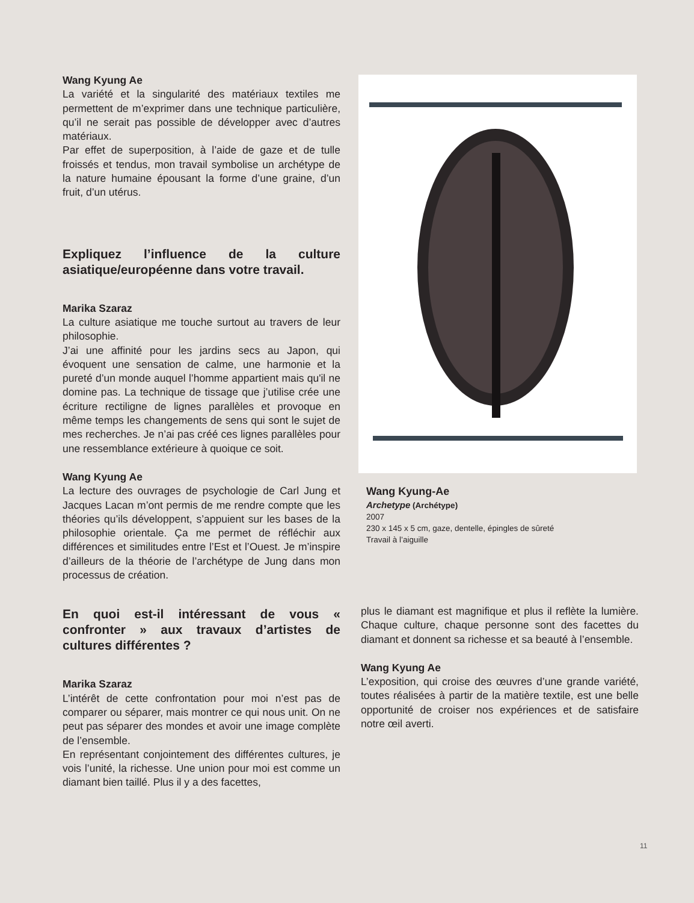Wang Kyung Ae
La variété et la singularité des matériaux textiles me permettent de m’exprimer dans une technique particulière, qu’il ne serait pas possible de développer avec d’autres matériaux.
Par effet de superposition, à l’aide de gaze et de tulle froissés et tendus, mon travail symbolise un archétype de la nature humaine épousant la forme d’une graine, d’un fruit, d’un utérus.
Expliquez l’influence de la culture asiatique/européenne dans votre travail.
Marika Szaraz
La culture asiatique me touche surtout au travers de leur philosophie.
J’ai une affinité pour les jardins secs au Japon, qui évoquent une sensation de calme, une harmonie et la pureté d’un monde auquel l’homme appartient mais qu'il ne domine pas. La technique de tissage que j’utilise crée une écriture rectiligne de lignes parallèles et provoque en même temps les changements de sens qui sont le sujet de mes recherches. Je n’ai pas créé ces lignes parallèles pour une ressemblance extérieure à quoique ce soit.
Wang Kyung Ae
La lecture des ouvrages de psychologie de Carl Jung et Jacques Lacan m’ont permis de me rendre compte que les théories qu’ils développent, s’appuient sur les bases de la philosophie orientale. Ça me permet de réfléchir aux différences et similitudes entre l’Est et l’Ouest. Je m’inspire d’ailleurs de la théorie de l’archétype de Jung dans mon processus de création.
En quoi est-il intéressant de vous « confronter » aux travaux d’artistes de cultures différentes ?
Marika Szaraz
L’intérêt de cette confrontation pour moi n’est pas de comparer ou séparer, mais montrer ce qui nous unit. On ne peut pas séparer des mondes et avoir une image complète de l’ensemble.
En représentant conjointement des différentes cultures, je vois l’unité, la richesse. Une union pour moi est comme un diamant bien taillé. Plus il y a des facettes,
Wang Kyung-Ae
Archetype (Archétype)
2007
230 x 145 x 5 cm, gaze, dentelle, épingles de sûreté
Travail à l’aiguille
plus le diamant est magnifique et plus il reflète la lumière. Chaque culture, chaque personne sont des facettes du diamant et donnent sa richesse et sa beauté à l’ensemble.
Wang Kyung Ae
L’exposition, qui croise des œuvres d’une grande variété, toutes réalisées à partir de la matière textile, est une belle opportunité de croiser nos expériences et de satisfaire notre œil averti.
11